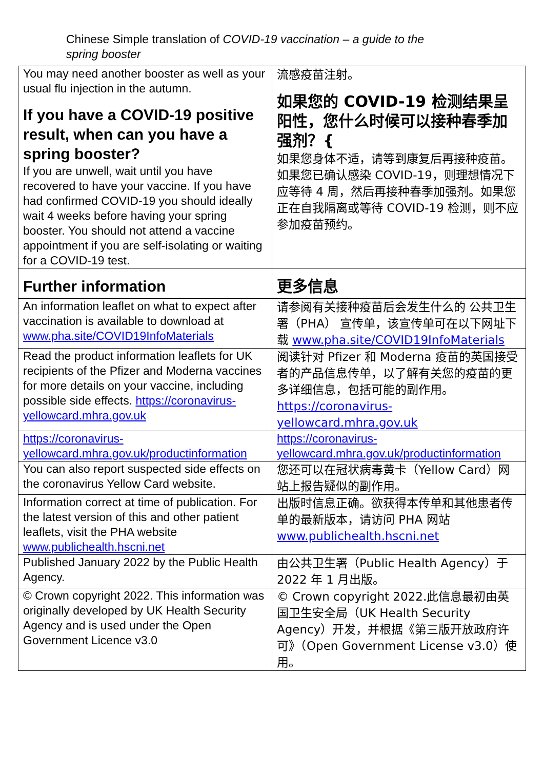Chinese Simple translation of COVID-19 vaccination – a guide to the
spring booster
| You may need another booster as well as your usual flu injection in the autumn. If you have a COVID-19 positive result, when can you have a spring booster? If you are unwell, wait until you have recovered to have your vaccine. If you have had confirmed COVID-19 you should ideally wait 4 weeks before having your spring booster. You should not attend a vaccine appointment if you are self-isolating or waiting for a COVID-19 test. | 流感疫苗注射。 如果您的 COVID-19 检测结果呈阳性，您什么时候可以接种春季加强剂？{ 如果您身体不适，请等到康复后再接种疫苗。如果您已确认感染 COVID-19，则理想情况下应等待 4 周，然后再接种春季加强剂。如果您正在自我隔离或等待 COVID-19 检测，则不应参加疫苗预约。 |
| Further information | 更多信息 |
| An information leaflet on what to expect after vaccination is available to download at www.pha.site/COVID19InfoMaterials | 请参阅有关接种疫苗后会发生什么的 公共卫生署（PHA） 宣传单，该宣传单可在以下网址下载 www.pha.site/COVID19InfoMaterials |
| Read the product information leaflets for UK recipients of the Pfizer and Moderna vaccines for more details on your vaccine, including possible side effects. https://coronavirus-yellowcard.mhra.gov.uk | 阅读针对 Pfizer 和 Moderna 疫苗的英国接受者的产品信息传单，以了解有关您的疫苗的更多详细信息，包括可能的副作用。 https://coronavirus-yellowcard.mhra.gov.uk |
| https://coronavirus-yellowcard.mhra.gov.uk/productinformation | https://coronavirus-yellowcard.mhra.gov.uk/productinformation |
| You can also report suspected side effects on the coronavirus Yellow Card website. | 您还可以在冠状病毒黄卡（Yellow Card）网站上报告疑似的副作用。 |
| Information correct at time of publication. For the latest version of this and other patient leaflets, visit the PHA website www.publichealth.hscni.net | 出版时信息正确。欲获得本传单和其他患者传单的最新版本，请访问 PHA 网站 www.publichealth.hscni.net |
| Published January 2022 by the Public Health Agency. | 由公共卫生署（Public Health Agency）于 2022 年 1 月出版。 |
| © Crown copyright 2022. This information was originally developed by UK Health Security Agency and is used under the Open Government Licence v3.0 | © Crown copyright 2022.此信息最初由英国卫生安全局（UK Health Security Agency）开发，并根据《第三版开放政府许可》（Open Government License v3.0）使用。 |